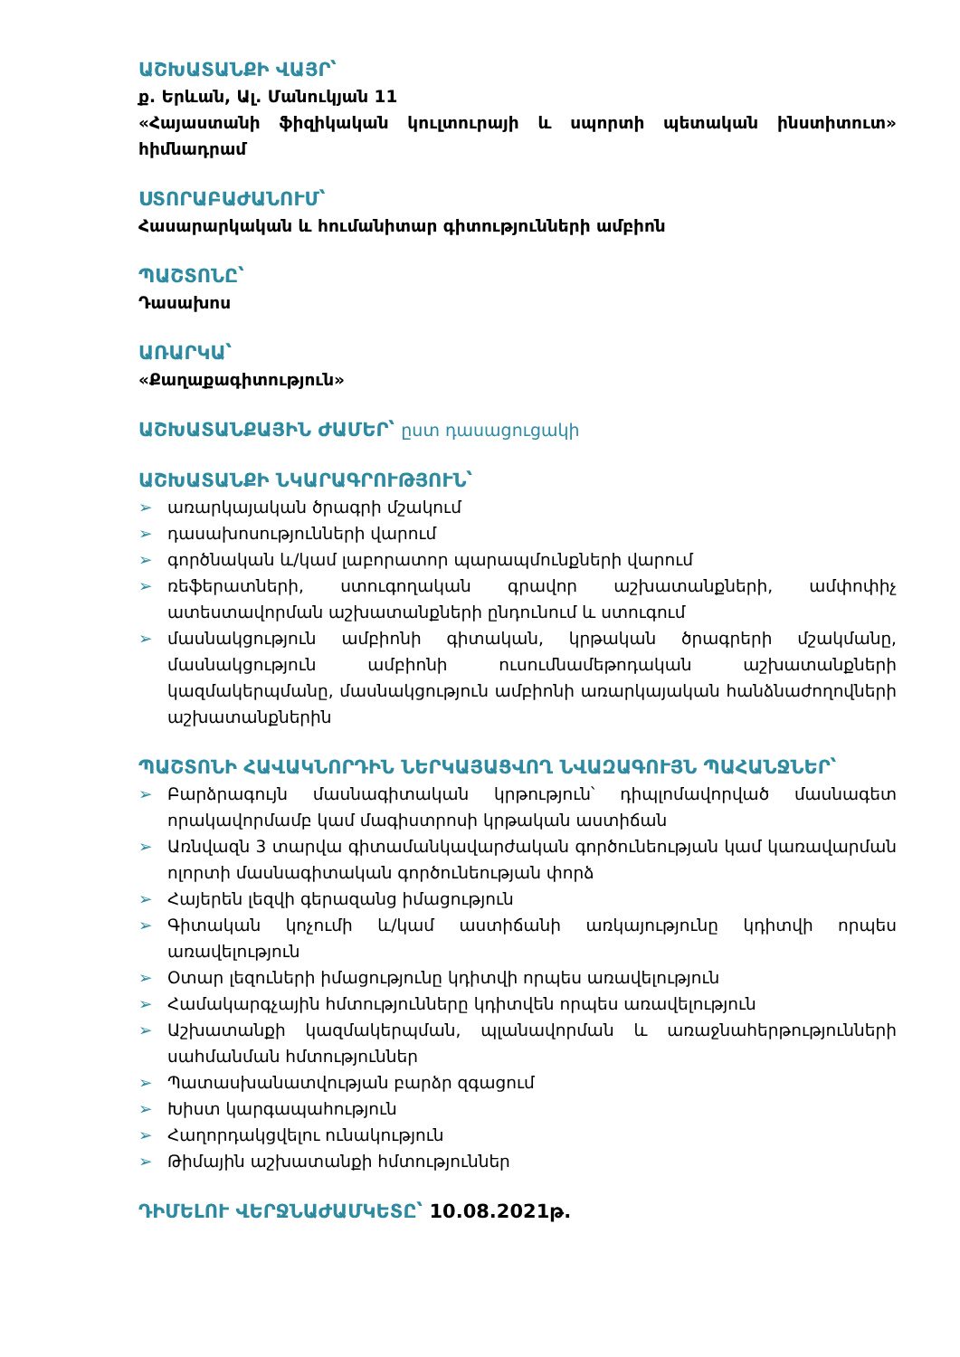ԱՇԽԱՏԱՆՔԻ ՎԱՅՐ՝
ք. Երևան, Ալ. Մանուկյան 11
«Հայաստանի ֆիզիկական կուլտուրայի և սպորտի պետական ինստիտուտ» հիմնադրամ
ՍՏՈՐԱԲԱԺԱՆՈՒՄ՝
Հասարարկական և հումանիտար գիտությունների ամբիոն
ՊԱՇՏՈՆԸ՝
Դասախոս
ԱՌԱՐԿԱ՝
«Քաղաքագիտություն»
ԱՇԽԱՏԱՆՔԱՅԻՆ ԺԱՄԵՐ՝ ըստ դասացուցակի
ԱՇԽԱՏԱՆՔԻ ՆԿԱՐԱԳՐՈՒԹՅՈՒՆ՝
➢ առարկայական ծրագրի մշակում
➢ դասախոսությունների վարում
➢ գործնական և/կամ լաբորատոր պարապմունքների վարում
➢ ռեֆերատների, ստուգողական գրավոր աշխատանքների, ամփոփիչ ատեստավորման աշխատանքների ընդունում և ստուգում
➢ մասնակցություն ամբիոնի գիտական, կրթական ծրագրերի մշակմանը, մասնակցություն ամբիոնի ուսումնամեթոդական աշխատանքների կազմակերպմանը, մասնակցություն ամբիոնի առարկայական հանձնաժողովների աշխատանքներին
ՊԱՇՏՈՆԻ ՀԱՎԱԿՆՈՐԴԻՆ ՆԵՐԿԱՅԱՑՎՈՂ ՆՎԱԶԱԳՈՒՅՆ ՊԱՀԱՆՋՆԵՐ՝
➢ Բարձրագույն մասնագիտական կրթություն՝ դիպլոմավորված մասնագետ որակավորմամբ կամ մագիստրոսի կրթական աստիճան
➢ Առնվազն 3 տարվա գիտամանկավարժական գործունեության կամ կառավարման ոլորտի մասնագիտական գործունեության փորձ
➢ Հայերեն լեզվի գերազանց իմացություն
➢ Գիտական կոչումի և/կամ աստիճանի առկայությունը կդիտվի որպես առավելություն
➢ Օտար լեզուների իմացությունը կդիտվի որպես առավելություն
➢ Համակարգչային հմտությունները կդիտվեն որպես առավելություն
➢ Աշխատանքի կազմակերպման, պլանավորման և առաջնահերթությունների սահմանման հմտություններ
➢ Պատասխանատվության բարձր զգացում
➢ Խիստ կարգապահություն
➢ Հաղորդակցվելու ունակություն
➢ Թիմային աշխատանքի հմտություններ
ԴԻՄԵԼՈՒ ՎԵՐՋՆԱԺԱՄԿԵՏԸ՝ 10.08.2021թ.